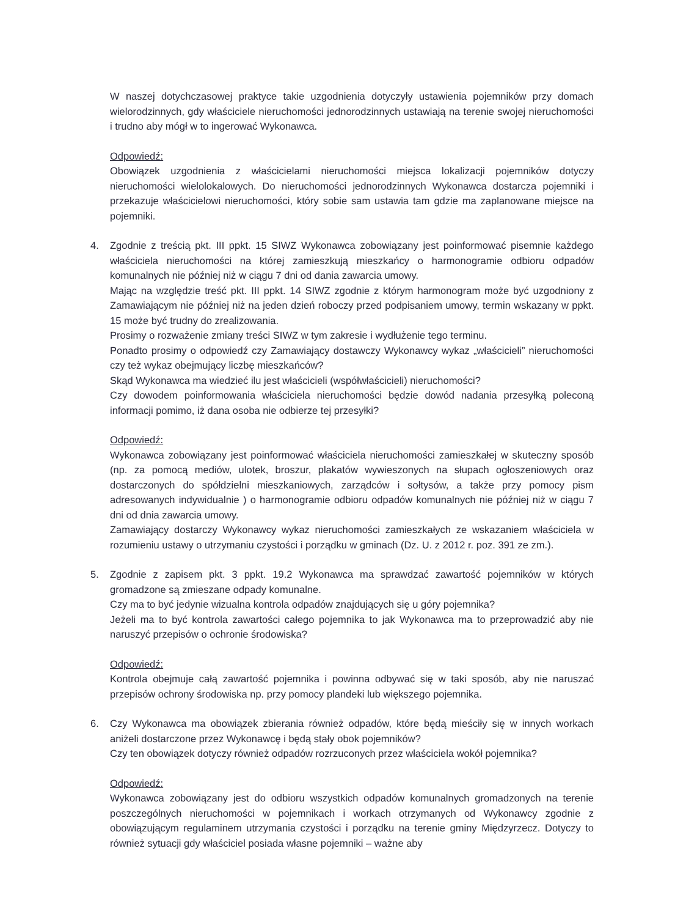W naszej dotychczasowej praktyce takie uzgodnienia dotyczyły ustawienia pojemników przy domach wielorodzinnych, gdy właściciele nieruchomości jednorodzinnych ustawiają na terenie swojej nieruchomości i trudno aby mógł w to ingerować Wykonawca.
Odpowiedź:
Obowiązek uzgodnienia z właścicielami nieruchomości miejsca lokalizacji pojemników dotyczy nieruchomości wielolokalowych. Do nieruchomości jednorodzinnych Wykonawca dostarcza pojemniki i przekazuje właścicielowi nieruchomości, który sobie sam ustawia tam gdzie ma zaplanowane miejsce na pojemniki.
4. Zgodnie z treścią pkt. III ppkt. 15 SIWZ Wykonawca zobowiązany jest poinformować pisemnie każdego właściciela nieruchomości na której zamieszkują mieszkańcy o harmonogramie odbioru odpadów komunalnych nie później niż w ciągu 7 dni od dania zawarcia umowy.
Mając na względzie treść pkt. III ppkt. 14 SIWZ zgodnie z którym harmonogram może być uzgodniony z Zamawiającym nie później niż na jeden dzień roboczy przed podpisaniem umowy, termin wskazany w ppkt. 15 może być trudny do zrealizowania.
Prosimy o rozważenie zmiany treści SIWZ w tym zakresie i wydłużenie tego terminu.
Ponadto prosimy o odpowiedź czy Zamawiający dostawczy Wykonawcy wykaz „właścicieli” nieruchomości czy też wykaz obejmujący liczbę mieszkańców?
Skąd Wykonawca ma wiedzieć ilu jest właścicieli (współwłaścicieli) nieruchomości?
Czy dowodem poinformowania właściciela nieruchomości będzie dowód nadania przesyłką poleconą informacji pomimo, iż dana osoba nie odbierze tej przesyłki?
Odpowiedź:
Wykonawca zobowiązany jest poinformować właściciela nieruchomości zamieszkałej w skuteczny sposób (np. za pomocą mediów, ulotek, broszur, plakatów wywieszonych na słupach ogłoszeniowych oraz dostarczonych do spółdzielni mieszkaniowych, zarządców i sołtysów, a także przy pomocy pism adresowanych indywidualnie ) o harmonogramie odbioru odpadów komunalnych nie później niż w ciągu 7 dni od dnia zawarcia umowy.
Zamawiający dostarczy Wykonawcy wykaz nieruchomości zamieszkałych ze wskazaniem właściciela w rozumieniu ustawy o utrzymaniu czystości i porządku w gminach (Dz. U. z 2012 r. poz. 391 ze zm.).
5. Zgodnie z zapisem pkt. 3 ppkt. 19.2 Wykonawca ma sprawdzać zawartość pojemników w których gromadzone są zmieszane odpady komunalne.
Czy ma to być jedynie wizualna kontrola odpadów znajdujących się u góry pojemnika?
Jeżeli ma to być kontrola zawartości całego pojemnika to jak Wykonawca ma to przeprowadzić aby nie naruszyć przepisów o ochronie środowiska?
Odpowiedź:
Kontrola obejmuje całą zawartość pojemnika i powinna odbywać się w taki sposób, aby nie naruszać przepisów ochrony środowiska np. przy pomocy plandeki lub większego pojemnika.
6. Czy Wykonawca ma obowiązek zbierania również odpadów, które będą mieściły się w innych workach aniżeli dostarczone przez Wykonawcę i będą stały obok pojemników?
Czy ten obowiązek dotyczy również odpadów rozrzuconych przez właściciela wokół pojemnika?
Odpowiedź:
Wykonawca zobowiązany jest do odbioru wszystkich odpadów komunalnych gromadzonych na terenie poszczególnych nieruchomości w pojemnikach i workach otrzymanych od Wykonawcy zgodnie z obowiązującym regulaminem utrzymania czystości i porządku na terenie gminy Międzyrzecz. Dotyczy to również sytuacji gdy właściciel posiada własne pojemniki – ważne aby